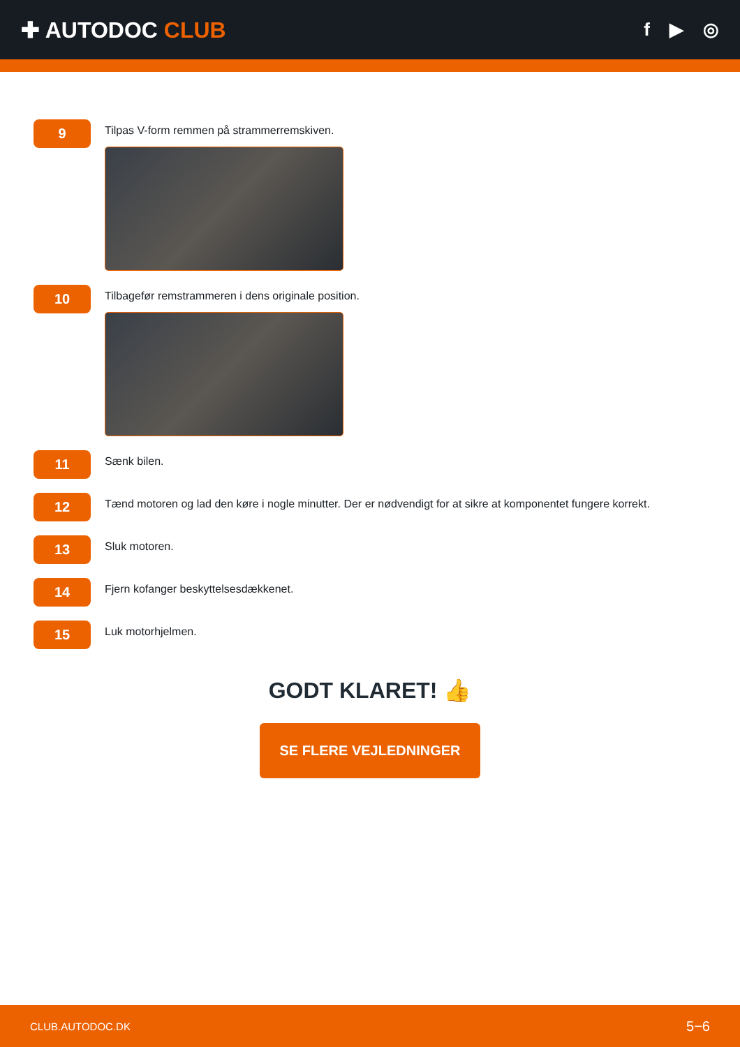✚ AUTODOC CLUB
f ▶ ◎
9
Tilpas V-form remmen på strammerremskiven.
10
Tilbagefør remstrammeren i dens originale position.
11
Sænk bilen.
12
Tænd motoren og lad den køre i nogle minutter. Der er nødvendigt for at sikre at komponentet fungere korrekt.
13
Sluk motoren.
14
Fjern kofanger beskyttelsesdækkenet.
15
Luk motorhjelmen.
GODT KLARET! 👍
SE FLERE VEJLEDNINGER
CLUB.AUTODOC.DK 5−6